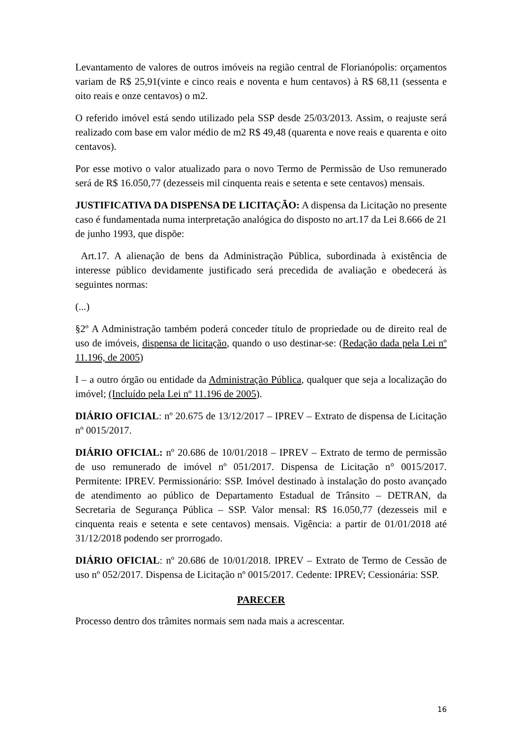Levantamento de valores de outros imóveis na região central de Florianópolis: orçamentos variam de R$ 25,91(vinte e cinco reais e noventa e hum centavos) à R$ 68,11 (sessenta e oito reais e onze centavos) o m2.
O referido imóvel está sendo utilizado pela SSP desde 25/03/2013. Assim, o reajuste será realizado com base em valor médio de m2 R$ 49,48 (quarenta e nove reais e quarenta e oito centavos).
Por esse motivo o valor atualizado para o novo Termo de Permissão de Uso remunerado será de R$ 16.050,77 (dezesseis mil cinquenta reais e setenta e sete centavos) mensais.
JUSTIFICATIVA DA DISPENSA DE LICITAÇÃO: A dispensa da Licitação no presente caso é fundamentada numa interpretação analógica do disposto no art.17 da Lei 8.666 de 21 de junho 1993, que dispõe:
Art.17. A alienação de bens da Administração Pública, subordinada à existência de interesse público devidamente justificado será precedida de avaliação e obedecerá às seguintes normas:
(...)
§2º A Administração também poderá conceder título de propriedade ou de direito real de uso de imóveis, dispensa de licitação, quando o uso destinar-se: (Redação dada pela Lei nº 11.196, de 2005)
I – a outro órgão ou entidade da Administração Pública, qualquer que seja a localização do imóvel; (Incluído pela Lei nº 11.196 de 2005).
DIÁRIO OFICIAL: nº 20.675 de 13/12/2017 – IPREV – Extrato de dispensa de Licitação nº 0015/2017.
DIÁRIO OFICIAL: nº 20.686 de 10/01/2018 – IPREV – Extrato de termo de permissão de uso remunerado de imóvel nº 051/2017. Dispensa de Licitação n° 0015/2017. Permitente: IPREV. Permissionário: SSP. Imóvel destinado à instalação do posto avançado de atendimento ao público de Departamento Estadual de Trânsito – DETRAN, da Secretaria de Segurança Pública – SSP. Valor mensal: R$ 16.050,77 (dezesseis mil e cinquenta reais e setenta e sete centavos) mensais. Vigência: a partir de 01/01/2018 até 31/12/2018 podendo ser prorrogado.
DIÁRIO OFICIAL: nº 20.686 de 10/01/2018. IPREV – Extrato de Termo de Cessão de uso nº 052/2017. Dispensa de Licitação nº 0015/2017. Cedente: IPREV; Cessionária: SSP.
PARECER
Processo dentro dos trâmites normais sem nada mais a acrescentar.
16